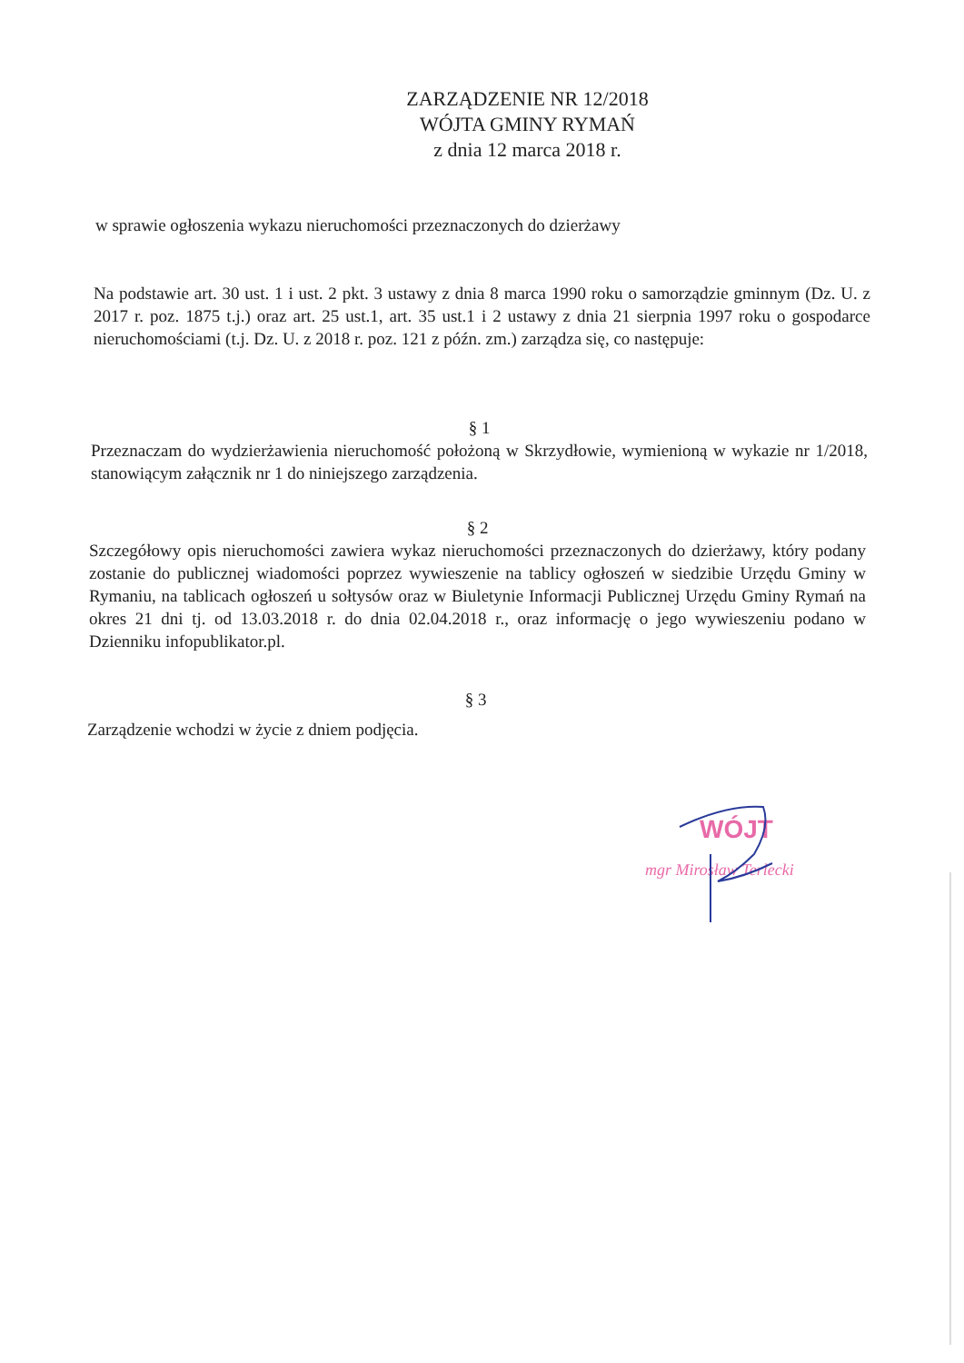ZARZĄDZENIE NR 12/2018
WÓJTA GMINY RYMAŃ
z dnia 12 marca 2018 r.
w sprawie ogłoszenia wykazu nieruchomości przeznaczonych do dzierżawy
Na podstawie art. 30 ust. 1 i ust. 2 pkt. 3 ustawy z dnia 8 marca 1990 roku o samorządzie gminnym (Dz. U. z 2017 r. poz. 1875 t.j.) oraz art. 25 ust.1, art. 35 ust.1 i 2 ustawy z dnia 21 sierpnia 1997 roku o gospodarce nieruchomościami (t.j. Dz. U. z 2018 r. poz. 121 z późn. zm.) zarządza się, co następuje:
§ 1
Przeznaczam do wydzierżawienia nieruchomość położoną w Skrzydłowie, wymienioną w wykazie nr 1/2018, stanowiącym załącznik nr 1 do niniejszego zarządzenia.
§ 2
Szczegółowy opis nieruchomości zawiera wykaz nieruchomości przeznaczonych do dzierżawy, który podany zostanie do publicznej wiadomości poprzez wywieszenie na tablicy ogłoszeń w siedzibie Urzędu Gminy w Rymaniu, na tablicach ogłoszeń u sołtysów oraz w Biuletynie Informacji Publicznej Urzędu Gminy Rymań na okres 21 dni tj. od 13.03.2018 r. do dnia 02.04.2018 r., oraz informację o jego wywieszeniu podano w Dzienniku infopublikator.pl.
§ 3
Zarządzenie wchodzi w życie z dniem podjęcia.
WÓJT
mgr Mirosław Terlecki